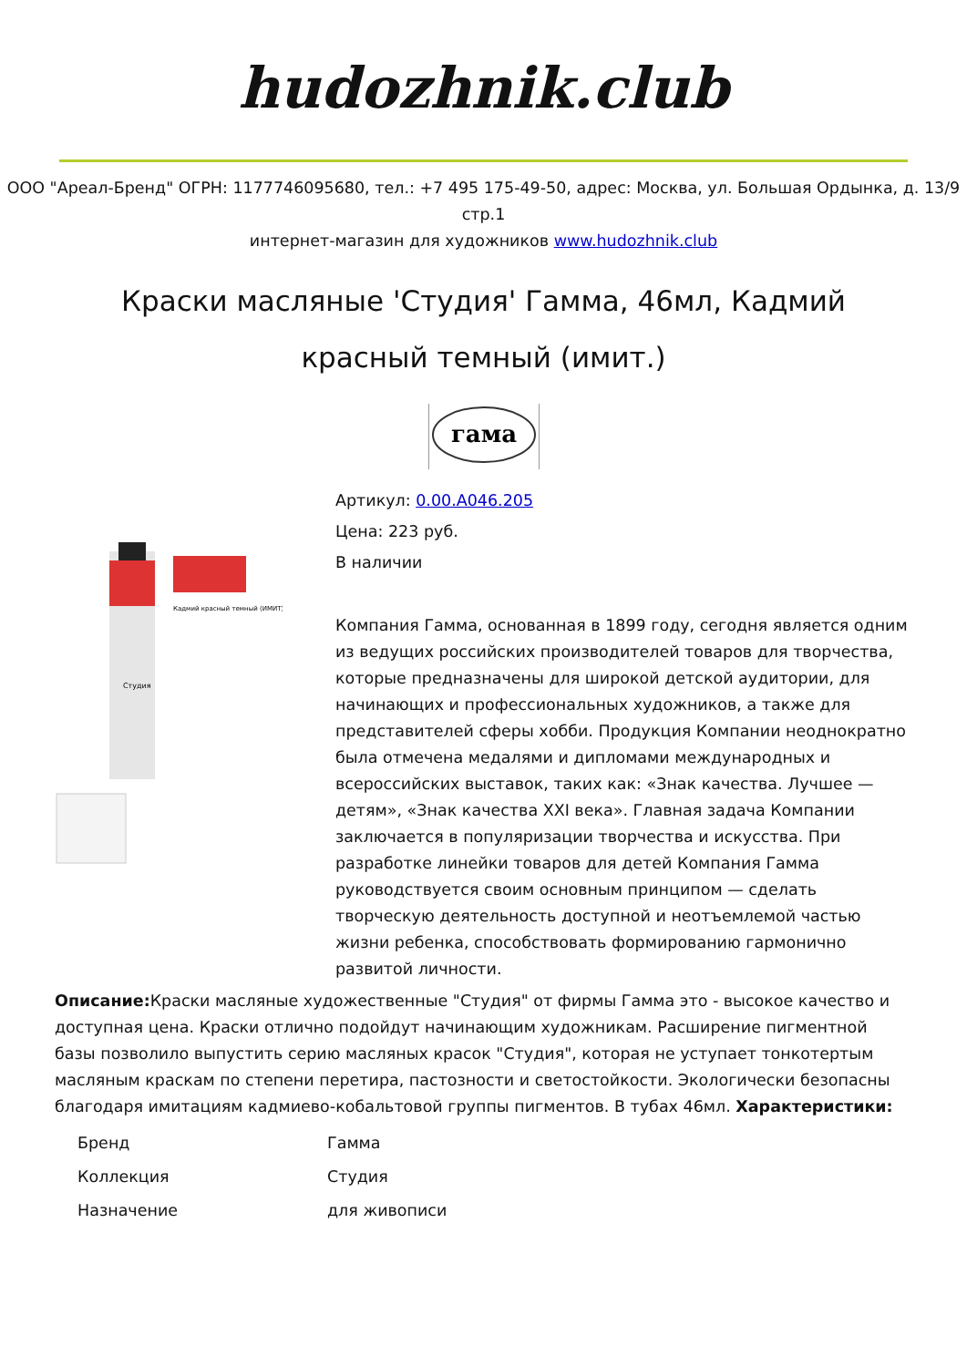hudozhnik.club
ООО "Ареал-Бренд" ОГРН: 1177746095680, тел.: +7 495 175-49-50, адрес: Москва, ул. Большая Ордынка, д. 13/9 стр.1
интернет-магазин для художников www.hudozhnik.club
Краски масляные 'Студия' Гамма, 46мл, Кадмий красный темный (имит.)
гама
Кадмий красный темный (ИМИТ)
Студия
Артикул: 0.00.A046.205
Цена: 223 руб.
В наличии
Компания Гамма, основанная в 1899 году, сегодня является одним из ведущих российских производителей товаров для творчества, которые предназначены для широкой детской аудитории, для начинающих и профессиональных художников, а также для представителей сферы хобби. Продукция Компании неоднократно была отмечена медалями и дипломами международных и всероссийских выставок, таких как: «Знак качества. Лучшее — детям», «Знак качества XXI века». Главная задача Компании заключается в популяризации творчества и искусства. При разработке линейки товаров для детей Компания Гамма руководствуется своим основным принципом — сделать творческую деятельность доступной и неотъемлемой частью жизни ребенка, способствовать формированию гармонично развитой личности.
Описание: Краски масляные художественные "Студия" от фирмы Гамма это - высокое качество и доступная цена. Краски отлично подойдут начинающим художникам. Расширение пигментной базы позволило выпустить серию масляных красок "Студия", которая не уступает тонкотертым масляным краскам по степени перетира, пастозности и светостойкости. Экологически безопасны благодаря имитациям кадмиево-кобальтовой группы пигментов. В тубах 46мл. Характеристики:
| Бренд | Гамма |
| Коллекция | Студия |
| Назначение | для живописи |